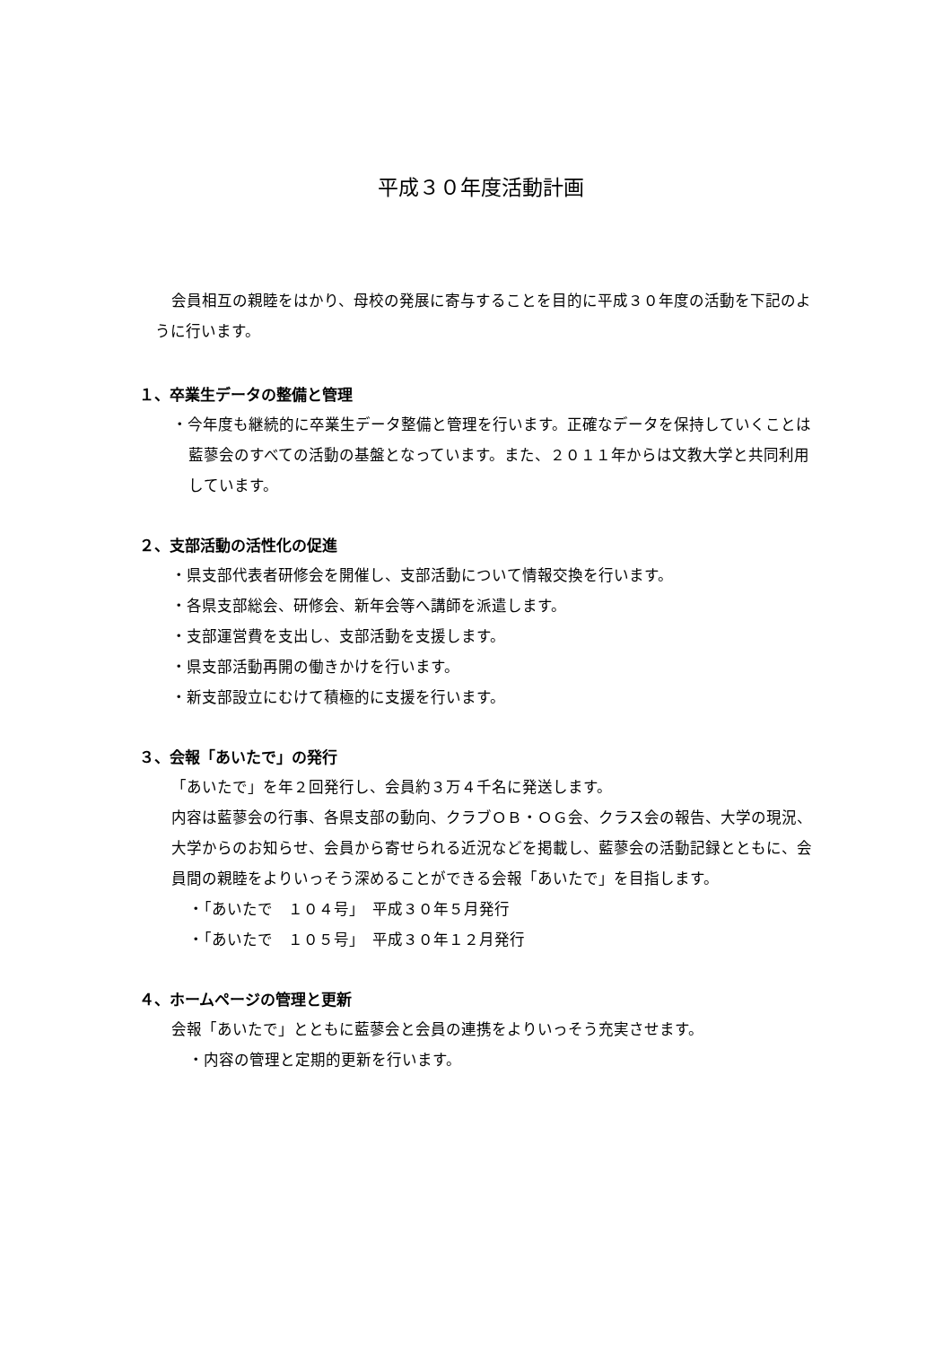平成３０年度活動計画
会員相互の親睦をはかり、母校の発展に寄与することを目的に平成３０年度の活動を下記のように行います。
１、卒業生データの整備と管理
・今年度も継続的に卒業生データ整備と管理を行います。正確なデータを保持していくことは藍蓼会のすべての活動の基盤となっています。また、２０１１年からは文教大学と共同利用しています。
２、支部活動の活性化の促進
・県支部代表者研修会を開催し、支部活動について情報交換を行います。
・各県支部総会、研修会、新年会等へ講師を派遣します。
・支部運営費を支出し、支部活動を支援します。
・県支部活動再開の働きかけを行います。
・新支部設立にむけて積極的に支援を行います。
３、会報「あいたで」の発行
「あいたで」を年２回発行し、会員約３万４千名に発送します。
内容は藍蓼会の行事、各県支部の動向、クラブＯＢ・ＯＧ会、クラス会の報告、大学の現況、大学からのお知らせ、会員から寄せられる近況などを掲載し、藍蓼会の活動記録とともに、会員間の親睦をよりいっそう深めることができる会報「あいたで」を目指します。
・「あいたで　１０４号」　平成３０年５月発行
・「あいたで　１０５号」　平成３０年１２月発行
４、ホームページの管理と更新
会報「あいたで」とともに藍蓼会と会員の連携をよりいっそう充実させます。
・内容の管理と定期的更新を行います。